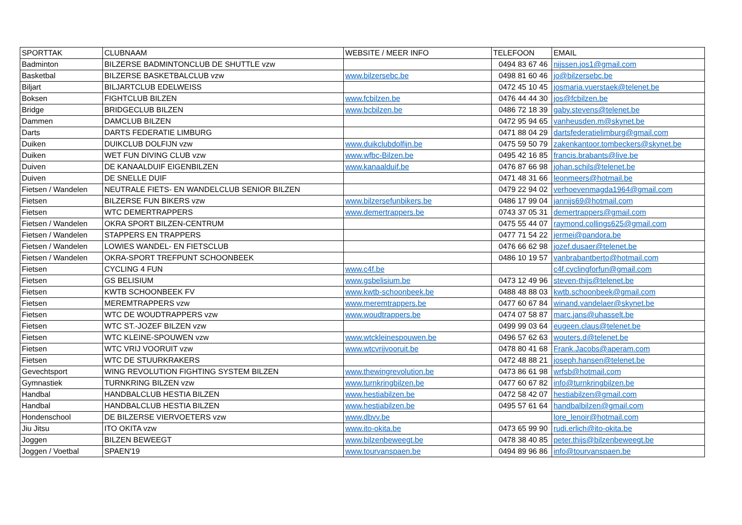| SPORTTAK | CLUBNAAM | WEBSITE / MEER INFO | TELEFOON | EMAIL |
| --- | --- | --- | --- | --- |
| Badminton | BILZERSE BADMINTONCLUB DE SHUTTLE vzw | | 0494 83 67 46 | nijssen.jos1@gmail.com |
| Basketbal | BILZERSE BASKETBALCLUB vzw | www.bilzersebc.be | 0498 81 60 46 | jo@bilzersebc.be |
| Biljart | BILJARTCLUB EDELWEISS | | 0472 45 10 45 | josmaria.vuerstaek@telenet.be |
| Boksen | FIGHTCLUB BILZEN | www.fcbilzen.be | 0476 44 44 30 | jos@fcbilzen.be |
| Bridge | BRIDGECLUB BILZEN | www.bcbilzen.be | 0486 72 18 39 | gaby.stevens@telenet.be |
| Dammen | DAMCLUB BILZEN | | 0472 95 94 65 | vanheusden.m@skynet.be |
| Darts | DARTS FEDERATIE LIMBURG | | 0471 88 04 29 | dartsfederatielimburg@gmail.com |
| Duiken | DUIKCLUB DOLFIJN vzw | www.duikclubdolfijn.be | 0475 59 50 79 | zakenkantoor.tombeckers@skynet.be |
| Duiken | WET FUN DIVING CLUB vzw | www.wfbc-Bilzen.be | 0495 42 16 85 | francis.brabants@live.be |
| Duiven | DE KANAALDUIF EIGENBILZEN | www.kanaalduif.be | 0476 87 66 98 | johan.schils@telenet.be |
| Duiven | DE SNELLE DUIF | | 0471 48 31 66 | leonmeers@hotmail.be |
| Fietsen / Wandelen | NEUTRALE FIETS- EN WANDELCLUB SENIOR BILZEN | | 0479 22 94 02 | verhoevenmagda1964@gmail.com |
| Fietsen | BILZERSE FUN BIKERS vzw | www.bilzersefunbikers.be | 0486 17 99 04 | jannijs69@hotmail.com |
| Fietsen | WTC DEMERTRAPPERS | www.demertrappers.be | 0743 37 05 31 | demertrappers@gmail.com |
| Fietsen / Wandelen | OKRA SPORT BILZEN-CENTRUM | | 0475 55 44 07 | raymond.collings625@gmail.com |
| Fietsen / Wandelen | STAPPERS EN TRAPPERS | | 0477 71 54 22 | jermei@pandora.be |
| Fietsen / Wandelen | LOWIES WANDEL- EN FIETSCLUB | | 0476 66 62 98 | jozef.dusaer@telenet.be |
| Fietsen / Wandelen | OKRA-SPORT TREFPUNT SCHOONBEEK | | 0486 10 19 57 | vanbrabantberto@hotmail.com |
| Fietsen | CYCLING 4 FUN | www.c4f.be | | c4f.cyclingforfun@gmail.com |
| Fietsen | GS BELISIUM | www.gsbelisium.be | 0473 12 49 96 | steven-thijs@telenet.be |
| Fietsen | KWTB SCHOONBEEK FV | www.kwtb-schoonbeek.be | 0488 48 88 03 | kwtb.schoonbeek@gmail.com |
| Fietsen | MEREMTRAPPERS vzw | www.meremtrappers.be | 0477 60 67 84 | winand.vandelaer@skynet.be |
| Fietsen | WTC DE WOUDTRAPPERS vzw | www.woudtrappers.be | 0474 07 58 87 | marc.jans@uhasselt.be |
| Fietsen | WTC ST.-JOZEF BILZEN vzw | | 0499 99 03 64 | eugeen.claus@telenet.be |
| Fietsen | WTC KLEINE-SPOUWEN vzw | www.wtckleinespouwen.be | 0496 57 62 63 | wouters.d@telenet.be |
| Fietsen | WTC VRIJ VOORUIT vzw | www.wtcvrijvooruit.be | 0478 80 41 68 | Frank.Jacobs@aperam.com |
| Fietsen | WTC DE STUURKRAKERS | | 0472 48 88 21 | joseph.hansen@telenet.be |
| Gevechtsport | WING REVOLUTION FIGHTING SYSTEM BILZEN | www.thewingrevolution.be | 0473 86 61 98 | wrfsb@hotmail.com |
| Gymnastiek | TURNKRING BILZEN vzw | www.turnkringbilzen.be | 0477 60 67 82 | info@turnkringbilzen.be |
| Handbal | HANDBALCLUB HESTIA BILZEN | www.hestiabilzen.be | 0472 58 42 07 | hestiabilzen@gmail.com |
| Handbal | HANDBALCLUB HESTIA BILZEN | www.hestiabilzen.be | 0495 57 61 64 | handbalbilzen@gmail.com |
| Hondenschool | DE BILZERSE VIERVOETERS vzw | www.dbvv.be | | lore_lenoir@hotmail.com |
| Jiu Jitsu | ITO OKITA vzw | www.ito-okita.be | 0473 65 99 90 | rudi.erlich@ito-okita.be |
| Joggen | BILZEN BEWEEGT | www.bilzenbeweegt.be | 0478 38 40 85 | peter.thijs@bilzenbeweegt.be |
| Joggen / Voetbal | SPAEN'19 | www.tourvanspaen.be | 0494 89 96 86 | info@tourvanspaen.be |